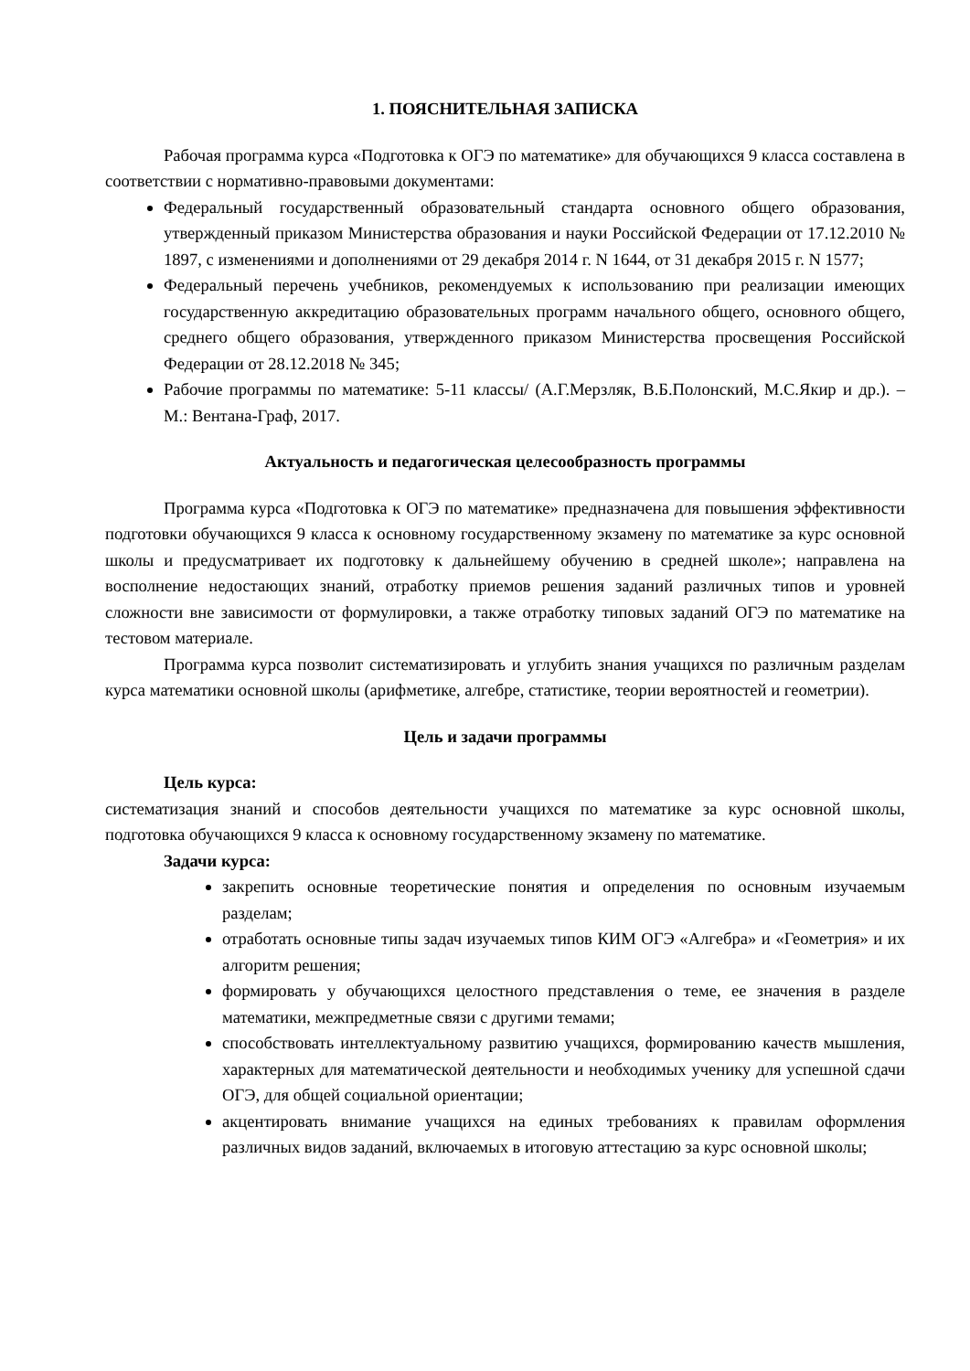1. ПОЯСНИТЕЛЬНАЯ ЗАПИСКА
Рабочая программа курса «Подготовка к ОГЭ по математике» для обучающихся 9 класса составлена в соответствии с нормативно-правовыми документами:
Федеральный государственный образовательный стандарта основного общего образования, утвержденный приказом Министерства образования и науки Российской Федерации от 17.12.2010 № 1897, с изменениями и дополнениями от 29 декабря 2014 г. N 1644, от 31 декабря 2015 г. N 1577;
Федеральный перечень учебников, рекомендуемых к использованию при реализации имеющих государственную аккредитацию образовательных программ начального общего, основного общего, среднего общего образования, утвержденного приказом Министерства просвещения Российской Федерации от 28.12.2018 № 345;
Рабочие программы по математике: 5-11 классы/ (А.Г.Мерзляк, В.Б.Полонский, М.С.Якир и др.). – М.: Вентана-Граф, 2017.
Актуальность и педагогическая целесообразность программы
Программа курса «Подготовка к ОГЭ по математике» предназначена для повышения эффективности подготовки обучающихся 9 класса к основному государственному экзамену по математике за курс основной школы и предусматривает их подготовку к дальнейшему обучению в средней школе»; направлена на восполнение недостающих знаний, отработку приемов решения заданий различных типов и уровней сложности вне зависимости от формулировки, а также отработку типовых заданий ОГЭ по математике на тестовом материале.
Программа курса позволит систематизировать и углубить знания учащихся по различным разделам курса математики основной школы (арифметике, алгебре, статистике, теории вероятностей и геометрии).
Цель и задачи программы
Цель курса:
систематизация знаний и способов деятельности учащихся по математике за курс основной школы, подготовка обучающихся 9 класса к основному государственному экзамену по математике.
Задачи курса:
закрепить основные теоретические понятия и определения по основным изучаемым разделам;
отработать основные типы задач изучаемых типов КИМ ОГЭ «Алгебра» и «Геометрия» и их алгоритм решения;
формировать у обучающихся целостного представления о теме, ее значения в разделе математики, межпредметные связи с другими темами;
способствовать интеллектуальному развитию учащихся, формированию качеств мышления, характерных для математической деятельности и необходимых ученику для успешной сдачи ОГЭ, для общей социальной ориентации;
акцентировать внимание учащихся на единых требованиях к правилам оформления различных видов заданий, включаемых в итоговую аттестацию за курс основной школы;